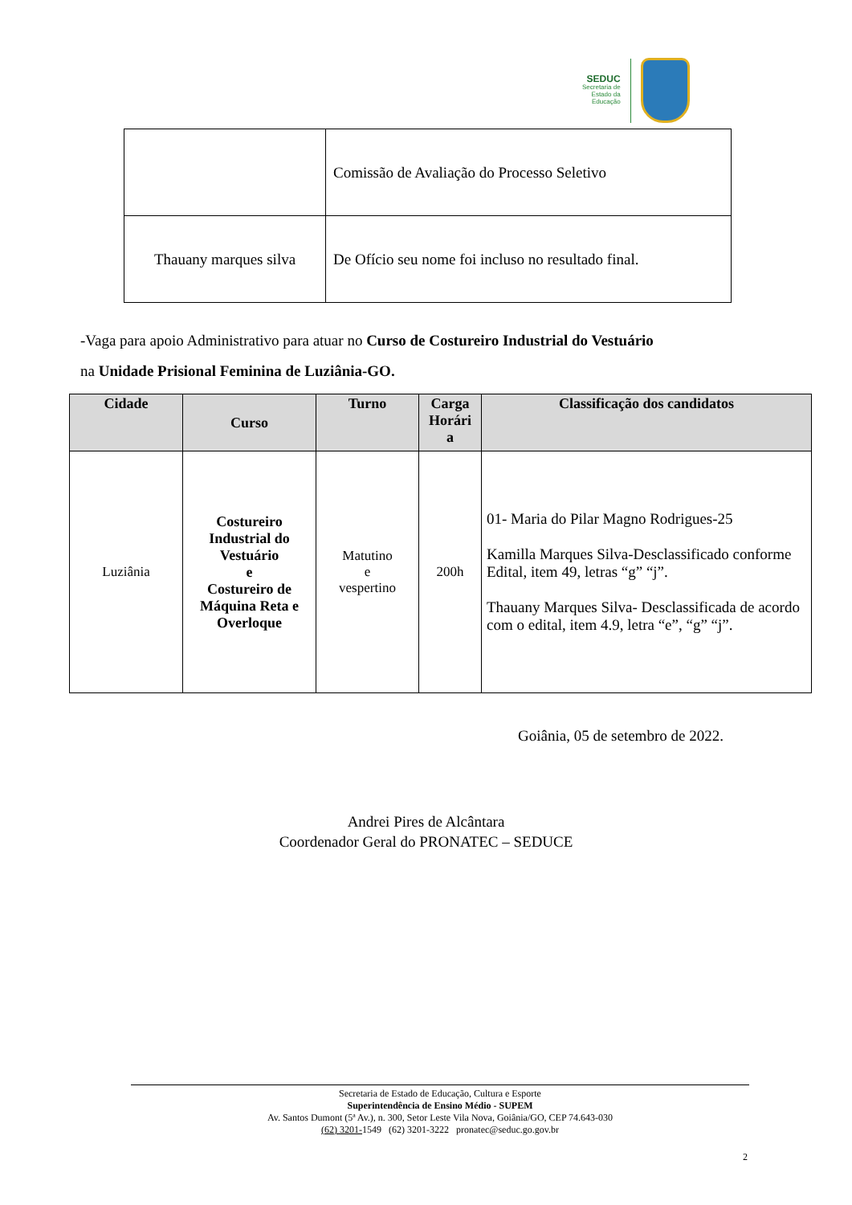SEDUC
Secretaria de
Estado da
Educação
| | Comissão de Avaliação do Processo Seletivo |
| Thauany marques silva | De Ofício seu nome foi incluso no resultado final. |
-Vaga para apoio Administrativo para atuar no Curso de Costureiro Industrial do Vestuário
na Unidade Prisional Feminina de Luziânia-GO.
| Cidade | Curso | Turno | Carga Horári a | Classificação dos candidatos |
| --- | --- | --- | --- | --- |
| Luziânia | Costureiro Industrial do Vestuário e Costureiro de Máquina Reta e Overloque | Matutino e vespertino | 200h | 01- Maria do Pilar Magno Rodrigues-25 Kamilla Marques Silva-Desclassificado conforme Edital, item 49, letras “g” “j”. Thauany Marques Silva- Desclassificada de acordo com o edital, item 4.9, letra “e”, “g” “j”. |
Goiânia, 05 de setembro de 2022.
Andrei Pires de Alcântara
Coordenador Geral do PRONATEC – SEDUCE
Secretaria de Estado de Educação, Cultura e Esporte
Superintendência de Ensino Médio - SUPEM
Av. Santos Dumont (5ª Av.), n. 300, Setor Leste Vila Nova, Goiânia/GO, CEP 74.643-030
(62) 3201-1549 (62) 3201-3222 pronatec@seduc.go.gov.br
2